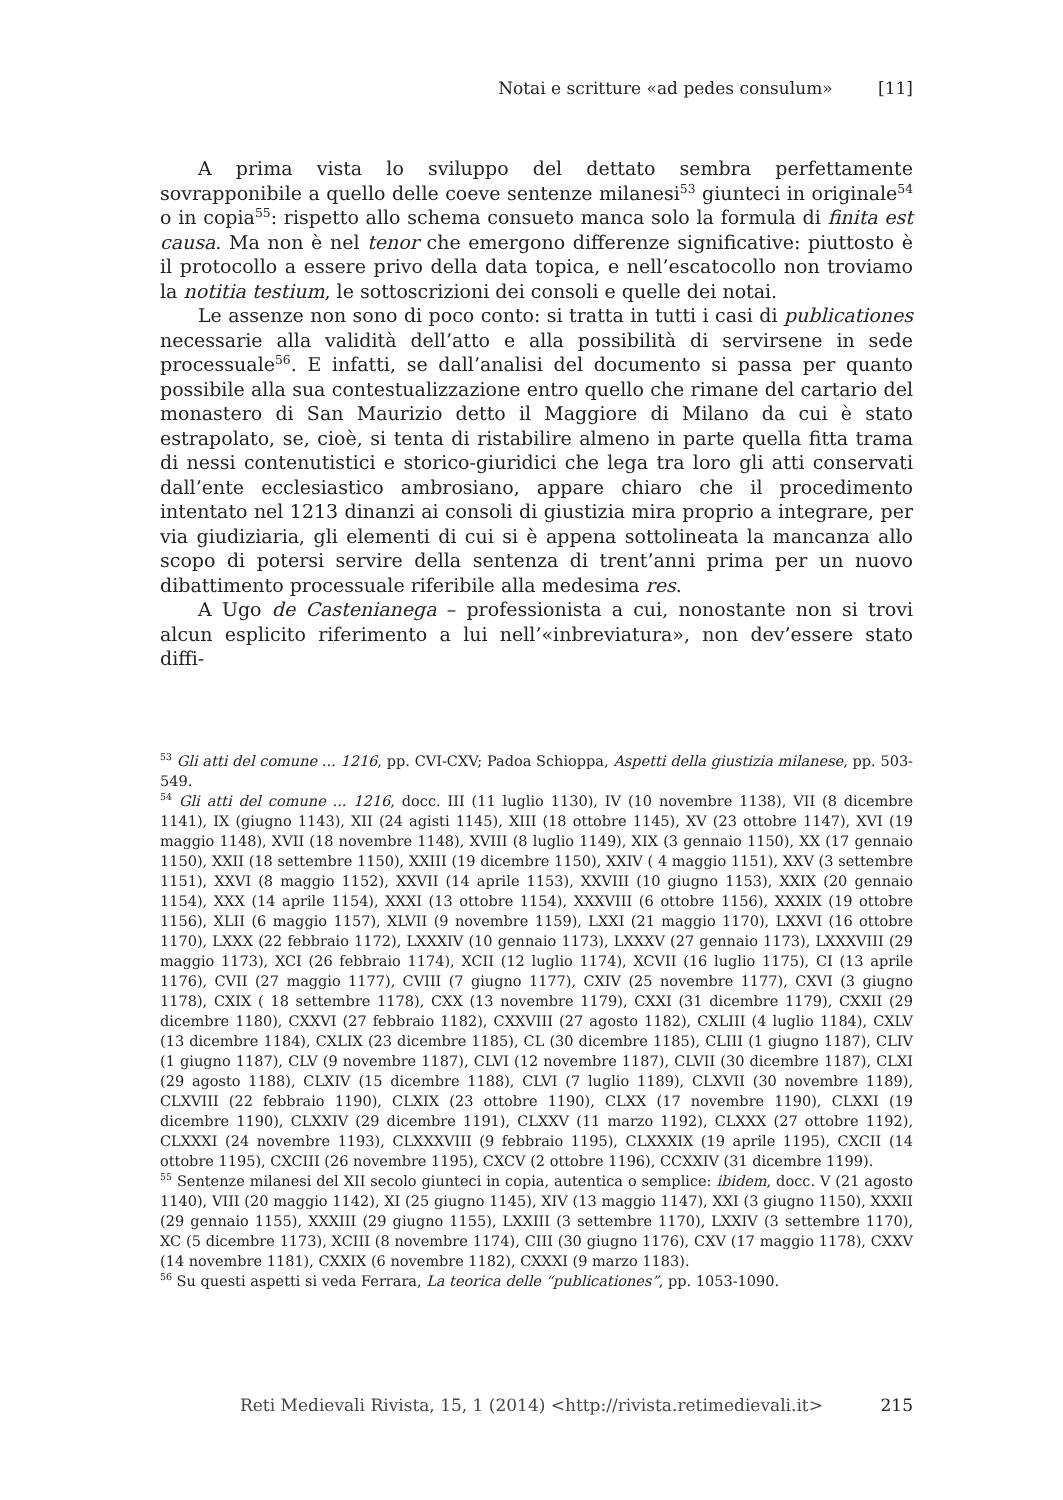Notai e scritture «ad pedes consulum» [11]
A prima vista lo sviluppo del dettato sembra perfettamente sovrapponibile a quello delle coeve sentenze milanesi<sup>53</sup> giunteci in originale<sup>54</sup> o in copia<sup>55</sup>: rispetto allo schema consueto manca solo la formula di finita est causa. Ma non è nel tenor che emergono differenze significative: piuttosto è il protocollo a essere privo della data topica, e nell’escatocollo non troviamo la notitia testium, le sottoscrizioni dei consoli e quelle dei notai.
Le assenze non sono di poco conto: si tratta in tutti i casi di publicationes necessarie alla validità dell’atto e alla possibilità di servirsene in sede processuale<sup>56</sup>. E infatti, se dall’analisi del documento si passa per quanto possibile alla sua contestualizzazione entro quello che rimane del cartario del monastero di San Maurizio detto il Maggiore di Milano da cui è stato estrapolato, se, cioè, si tenta di ristabilire almeno in parte quella fitta trama di nessi contenutistici e storico-giuridici che lega tra loro gli atti conservati dall’ente ecclesiastico ambrosiano, appare chiaro che il procedimento intentato nel 1213 dinanzi ai consoli di giustizia mira proprio a integrare, per via giudiziaria, gli elementi di cui si è appena sottolineata la mancanza allo scopo di potersi servire della sentenza di trent’anni prima per un nuovo dibattimento processuale riferibile alla medesima res.
A Ugo de Castenianega – professionista a cui, nonostante non si trovi alcun esplicito riferimento a lui nell’«inbreviatura», non dev’essere stato diffi-
<sup>53</sup> Gli atti del comune ... 1216, pp. CVI-CXV; Padoa Schioppa, Aspetti della giustizia milanese, pp. 503-549.
<sup>54</sup> Gli atti del comune ... 1216, docc. III (11 luglio 1130), IV (10 novembre 1138), VII (8 dicembre 1141), IX (giugno 1143), XII (24 agisti 1145), XIII (18 ottobre 1145), XV (23 ottobre 1147), XVI (19 maggio 1148), XVII (18 novembre 1148), XVIII (8 luglio 1149), XIX (3 gennaio 1150), XX (17 gennaio 1150), XXII (18 settembre 1150), XXIII (19 dicembre 1150), XXIV ( 4 maggio 1151), XXV (3 settembre 1151), XXVI (8 maggio 1152), XXVII (14 aprile 1153), XXVIII (10 giugno 1153), XXIX (20 gennaio 1154), XXX (14 aprile 1154), XXXI (13 ottobre 1154), XXXVIII (6 ottobre 1156), XXXIX (19 ottobre 1156), XLII (6 maggio 1157), XLVII (9 novembre 1159), LXXI (21 maggio 1170), LXXVI (16 ottobre 1170), LXXX (22 febbraio 1172), LXXXIV (10 gennaio 1173), LXXXV (27 gennaio 1173), LXXXVIII (29 maggio 1173), XCI (26 febbraio 1174), XCII (12 luglio 1174), XCVII (16 luglio 1175), CI (13 aprile 1176), CVII (27 maggio 1177), CVIII (7 giugno 1177), CXIV (25 novembre 1177), CXVI (3 giugno 1178), CXIX ( 18 settembre 1178), CXX (13 novembre 1179), CXXI (31 dicembre 1179), CXXII (29 dicembre 1180), CXXVI (27 febbraio 1182), CXXVIII (27 agosto 1182), CXLIII (4 luglio 1184), CXLV (13 dicembre 1184), CXLIX (23 dicembre 1185), CL (30 dicembre 1185), CLIII (1 giugno 1187), CLIV (1 giugno 1187), CLV (9 novembre 1187), CLVI (12 novembre 1187), CLVII (30 dicembre 1187), CLXI (29 agosto 1188), CLXIV (15 dicembre 1188), CLVI (7 luglio 1189), CLXVII (30 novembre 1189), CLXVIII (22 febbraio 1190), CLXIX (23 ottobre 1190), CLXX (17 novembre 1190), CLXXI (19 dicembre 1190), CLXXIV (29 dicembre 1191), CLXXV (11 marzo 1192), CLXXX (27 ottobre 1192), CLXXXI (24 novembre 1193), CLXXXVIII (9 febbraio 1195), CLXXXIX (19 aprile 1195), CXCII (14 ottobre 1195), CXCIII (26 novembre 1195), CXCV (2 ottobre 1196), CCXXIV (31 dicembre 1199).
<sup>55</sup> Sentenze milanesi del XII secolo giunteci in copia, autentica o semplice: ibidem, docc. V (21 agosto 1140), VIII (20 maggio 1142), XI (25 giugno 1145), XIV (13 maggio 1147), XXI (3 giugno 1150), XXXII (29 gennaio 1155), XXXIII (29 giugno 1155), LXXIII (3 settembre 1170), LXXIV (3 settembre 1170), XC (5 dicembre 1173), XCIII (8 novembre 1174), CIII (30 giugno 1176), CXV (17 maggio 1178), CXXV (14 novembre 1181), CXXIX (6 novembre 1182), CXXXI (9 marzo 1183).
<sup>56</sup> Su questi aspetti si veda Ferrara, La teorica delle “publicationes”, pp. 1053-1090.
Reti Medievali Rivista, 15, 1 (2014) <http://rivista.retimedievali.it> 215